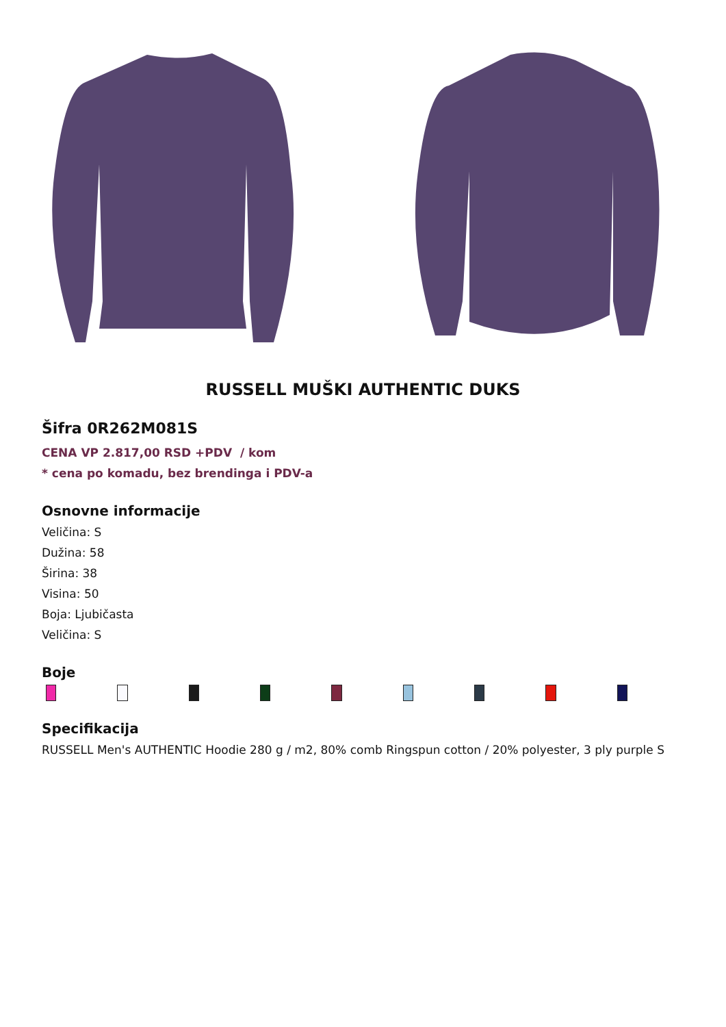RUSSELL MUŠKI AUTHENTIC DUKS
Šifra 0R262M081S
CENA VP 2.817,00 RSD +PDV / kom
* cena po komadu, bez brendinga i PDV-a
Osnovne informacije
Veličina: S
Dužina: 58
Širina: 38
Visina: 50
Boja: Ljubičasta
Veličina: S
Boje
Specifikacija
RUSSELL Men's AUTHENTIC Hoodie 280 g / m2, 80% comb Ringspun cotton / 20% polyester, 3 ply purple S